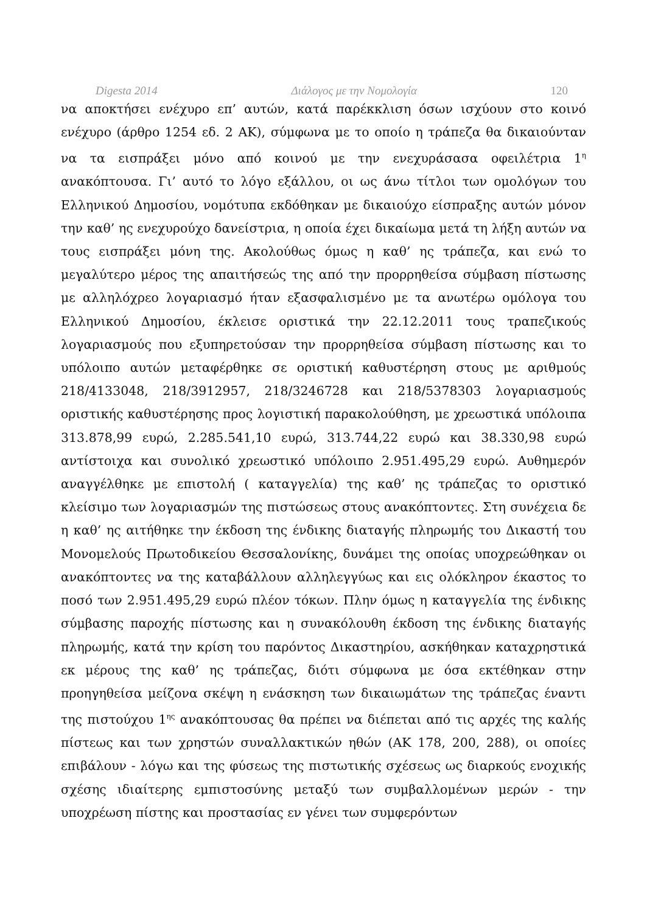Digesta 2014 Διάλογος με την Νομολογία 120
να αποκτήσει ενέχυρο επ’ αυτών, κατά παρέκκλιση όσων ισχύουν στο κοινό ενέχυρο (άρθρο 1254 εδ. 2 ΑΚ), σύμφωνα με το οποίο η τράπεζα θα δικαιούνταν να τα εισπράξει μόνο από κοινού με την ενεχυράσασα οφειλέτρια 1<sup>η</sup> ανακόπτουσα. Γι’ αυτό το λόγο εξάλλου, οι ως άνω τίτλοι των ομολόγων του Ελληνικού Δημοσίου, νομότυπα εκδόθηκαν με δικαιούχο είσπραξης αυτών μόνον την καθ’ ης ενεχυρούχο δανείστρια, η οποία έχει δικαίωμα μετά τη λήξη αυτών να τους εισπράξει μόνη της. Ακολούθως όμως η καθ’ ης τράπεζα, και ενώ το μεγαλύτερο μέρος της απαιτήσεώς της από την προρρηθείσα σύμβαση πίστωσης με αλληλόχρεο λογαριασμό ήταν εξασφαλισμένο με τα ανωτέρω ομόλογα του Ελληνικού Δημοσίου, έκλεισε οριστικά την 22.12.2011 τους τραπεζικούς λογαριασμούς που εξυπηρετούσαν την προρρηθείσα σύμβαση πίστωσης και το υπόλοιπο αυτών μεταφέρθηκε σε οριστική καθυστέρηση στους με αριθμούς 218/4133048, 218/3912957, 218/3246728 και 218/5378303 λογαριασμούς οριστικής καθυστέρησης προς λογιστική παρακολούθηση, με χρεωστικά υπόλοιπα 313.878,99 ευρώ, 2.285.541,10 ευρώ, 313.744,22 ευρώ και 38.330,98 ευρώ αντίστοιχα και συνολικό χρεωστικό υπόλοιπο 2.951.495,29 ευρώ. Αυθημερόν αναγγέλθηκε με επιστολή ( καταγγελία) της καθ’ ης τράπεζας το οριστικό κλείσιμο των λογαριασμών της πιστώσεως στους ανακόπτοντες. Στη συνέχεια δε η καθ’ ης αιτήθηκε την έκδοση της ένδικης διαταγής πληρωμής του Δικαστή του Μονομελούς Πρωτοδικείου Θεσσαλονίκης, δυνάμει της οποίας υποχρεώθηκαν οι ανακόπτοντες να της καταβάλλουν αλληλεγγύως και εις ολόκληρον έκαστος το ποσό των 2.951.495,29 ευρώ πλέον τόκων. Πλην όμως η καταγγελία της ένδικης σύμβασης παροχής πίστωσης και η συνακόλουθη έκδοση της ένδικης διαταγής πληρωμής, κατά την κρίση του παρόντος Δικαστηρίου, ασκήθηκαν καταχρηστικά εκ μέρους της καθ’ ης τράπεζας, διότι σύμφωνα με όσα εκτέθηκαν στην προηγηθείσα μείζονα σκέψη η ενάσκηση των δικαιωμάτων της τράπεζας έναντι της πιστούχου 1<sup>ης</sup> ανακόπτουσας θα πρέπει να διέπεται από τις αρχές της καλής πίστεως και των χρηστών συναλλακτικών ηθών (ΑΚ 178, 200, 288), οι οποίες επιβάλουν - λόγω και της φύσεως της πιστωτικής σχέσεως ως διαρκούς ενοχικής σχέσης ιδιαίτερης εμπιστοσύνης μεταξύ των συμβαλλομένων μερών - την υποχρέωση πίστης και προστασίας εν γένει των συμφερόντων